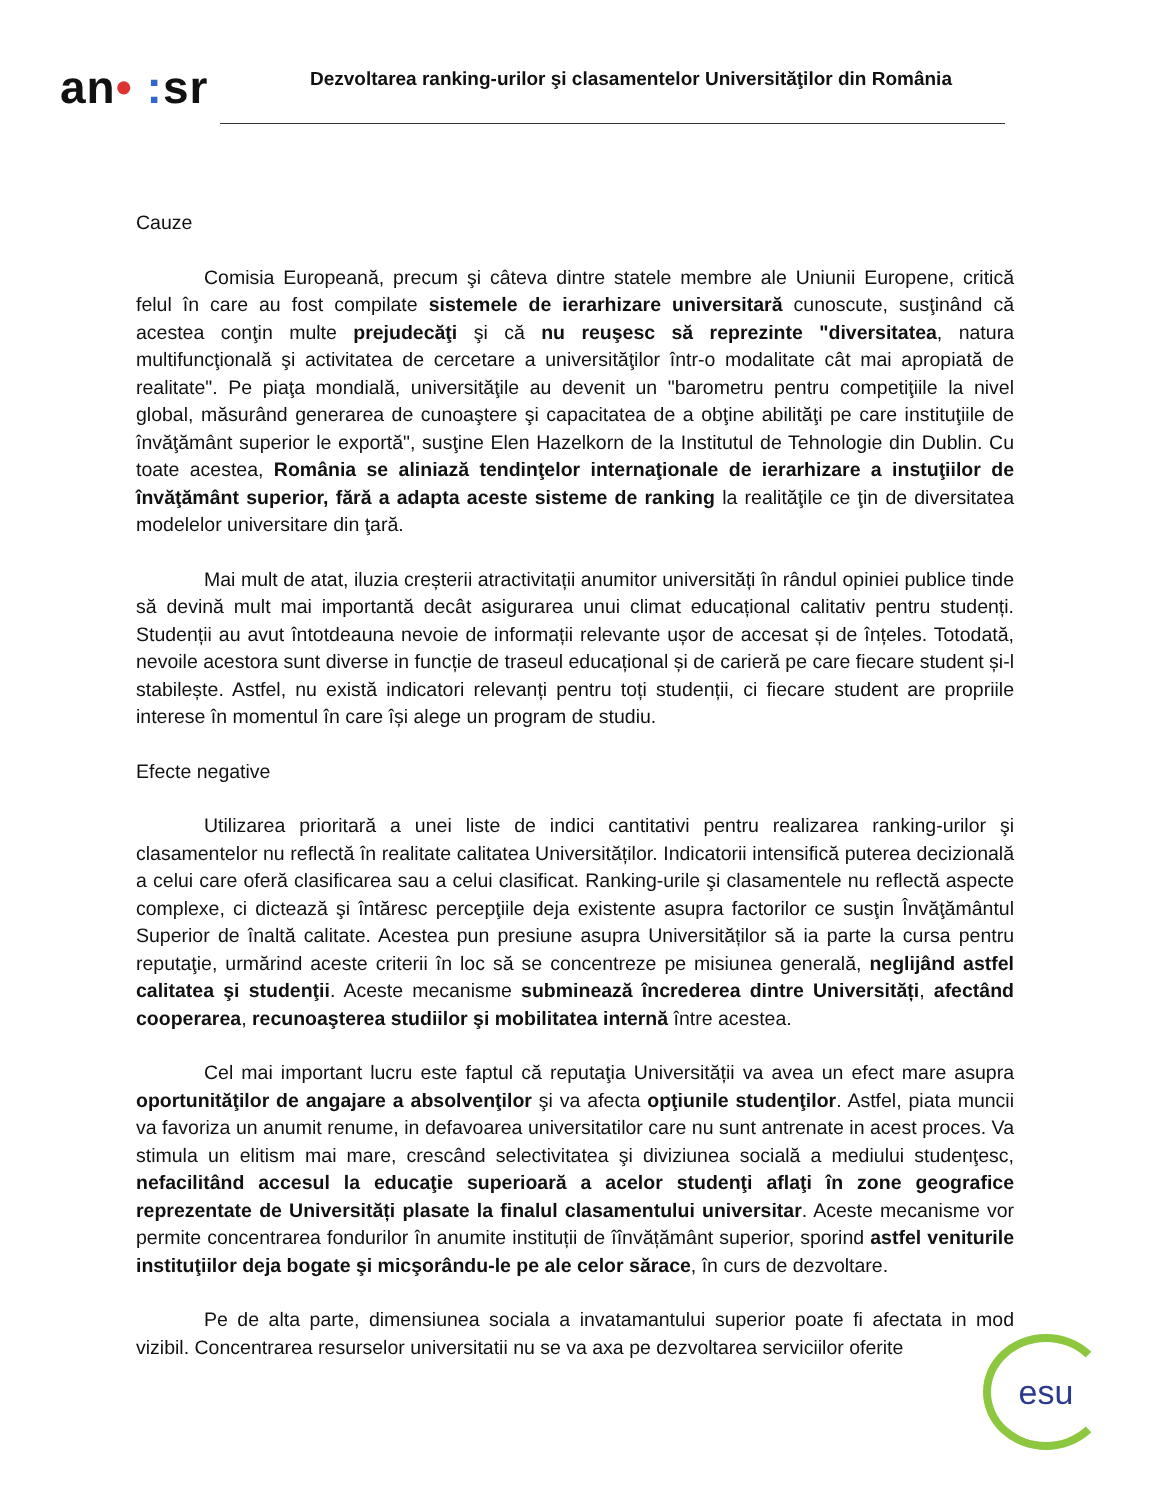an• : sr
Dezvoltarea ranking-urilor şi clasamentelor Universităţilor din România
Cauze
Comisia Europeană, precum şi câteva dintre statele membre ale Uniunii Europene, critică felul în care au fost compilate sistemele de ierarhizare universitară cunoscute, susţinând că acestea conţin multe prejudecăţi şi că nu reuşesc să reprezinte "diversitatea, natura multifuncţională şi activitatea de cercetare a universităţilor într-o modalitate cât mai apropiată de realitate". Pe piaţa mondială, universităţile au devenit un "barometru pentru competiţiile la nivel global, măsurând generarea de cunoaştere şi capacitatea de a obţine abilităţi pe care instituţiile de învăţământ superior le exportă", susţine Elen Hazelkorn de la Institutul de Tehnologie din Dublin. Cu toate acestea, România se aliniază tendinţelor internaţionale de ierarhizare a instuţiilor de învăţământ superior, fără a adapta aceste sisteme de ranking la realităţile ce ţin de diversitatea modelelor universitare din ţară.
Mai mult de atat, iluzia creșterii atractivitații anumitor universități în rândul opiniei publice tinde să devină mult mai importantă decât asigurarea unui climat educațional calitativ pentru studenți. Studenții au avut întotdeauna nevoie de informații relevante ușor de accesat și de înțeles. Totodată, nevoile acestora sunt diverse in funcție de traseul educațional și de carieră pe care fiecare student și-l stabilește. Astfel, nu există indicatori relevanți pentru toți studenții, ci fiecare student are propriile interese în momentul în care își alege un program de studiu.
Efecte negative
Utilizarea prioritară a unei liste de indici cantitativi pentru realizarea ranking-urilor şi clasamentelor nu reflectă în realitate calitatea Universităților. Indicatorii intensifică puterea decizională a celui care oferă clasificarea sau a celui clasificat. Ranking-urile şi clasamentele nu reflectă aspecte complexe, ci dictează şi întăresc percepţiile deja existente asupra factorilor ce susţin Învăţământul Superior de înaltă calitate. Acestea pun presiune asupra Universităților să ia parte la cursa pentru reputaţie, urmărind aceste criterii în loc să se concentreze pe misiunea generală, neglijând astfel calitatea şi studenţii. Aceste mecanisme subminează încrederea dintre Universități, afectând cooperarea, recunoaşterea studiilor şi mobilitatea internă între acestea.
Cel mai important lucru este faptul că reputaţia Universității va avea un efect mare asupra oportunităţilor de angajare a absolvenţilor şi va afecta opţiunile studenţilor. Astfel, piata muncii va favoriza un anumit renume, in defavoarea universitatilor care nu sunt antrenate in acest proces. Va stimula un elitism mai mare, crescând selectivitatea şi diviziunea socială a mediului studenţesc, nefacilitând accesul la educaţie superioară a acelor studenţi aflaţi în zone geografice reprezentate de Universități plasate la finalul clasamentului universitar. Aceste mecanisme vor permite concentrarea fondurilor în anumite instituții de îînvățământ superior, sporind astfel veniturile instituţiilor deja bogate şi micşorându-le pe ale celor sărace, în curs de dezvoltare.
Pe de alta parte, dimensiunea sociala a invatamantului superior poate fi afectata in mod vizibil. Concentrarea resurselor universitatii nu se va axa pe dezvoltarea serviciilor oferite
esu